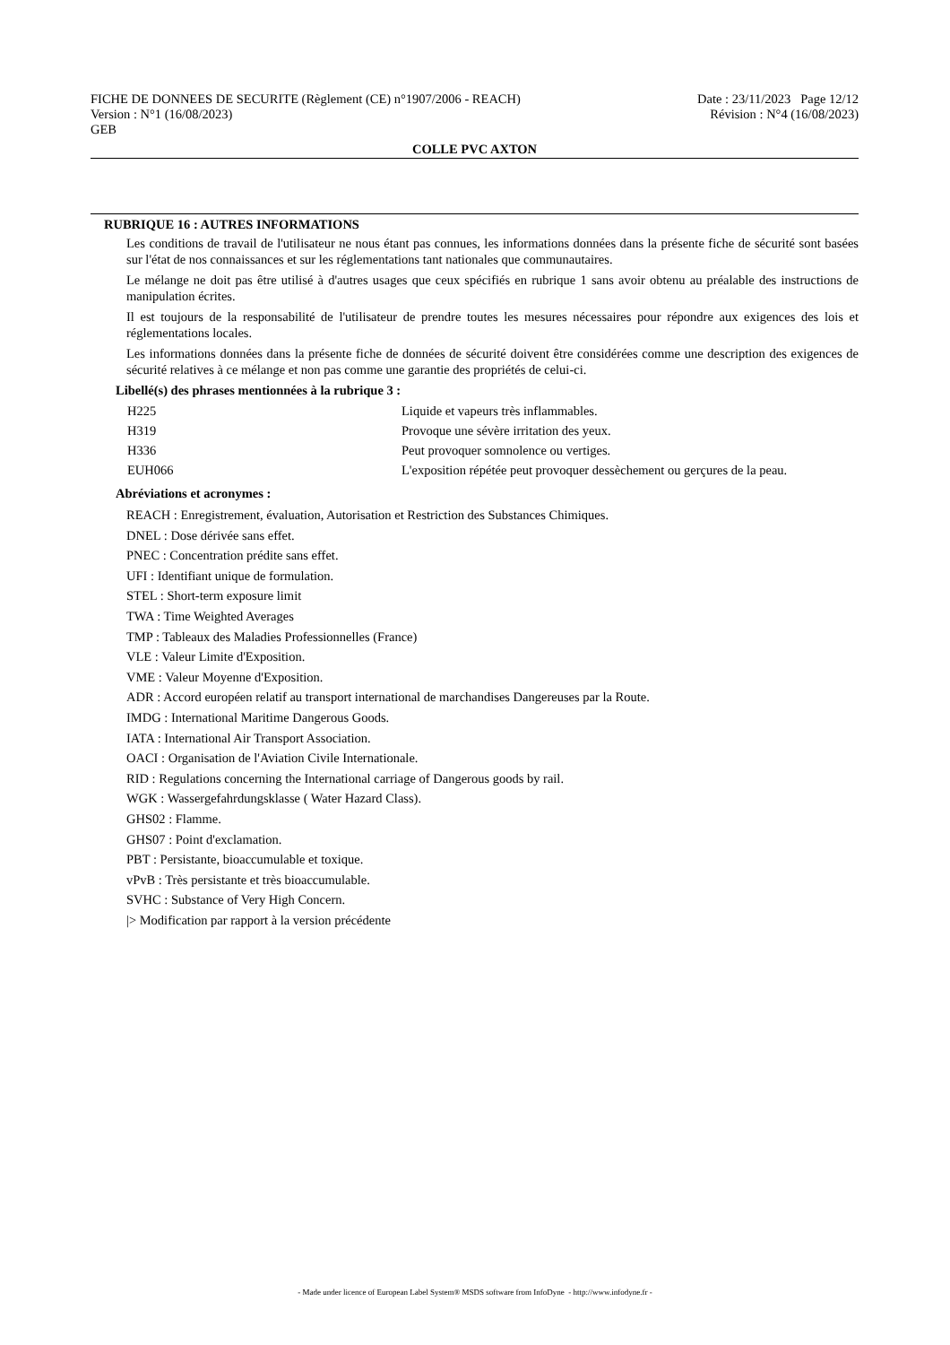FICHE DE DONNEES DE SECURITE (Règlement (CE) n°1907/2006 - REACH) Date : 23/11/2023 Page 12/12
Version : N°1 (16/08/2023) Révision : N°4 (16/08/2023)
GEB
COLLE PVC AXTON
RUBRIQUE 16 : AUTRES INFORMATIONS
Les conditions de travail de l'utilisateur ne nous étant pas connues, les informations données dans la présente fiche de sécurité sont basées sur l'état de nos connaissances et sur les réglementations tant nationales que communautaires.
Le mélange ne doit pas être utilisé à d'autres usages que ceux spécifiés en rubrique 1 sans avoir obtenu au préalable des instructions de manipulation écrites.
Il est toujours de la responsabilité de l'utilisateur de prendre toutes les mesures nécessaires pour répondre aux exigences des lois et réglementations locales.
Les informations données dans la présente fiche de données de sécurité doivent être considérées comme une description des exigences de sécurité relatives à ce mélange et non pas comme une garantie des propriétés de celui-ci.
Libellé(s) des phrases mentionnées à la rubrique 3 :
| H225 | Liquide et vapeurs très inflammables. |
| H319 | Provoque une sévère irritation des yeux. |
| H336 | Peut provoquer somnolence ou vertiges. |
| EUH066 | L'exposition répétée peut provoquer dessèchement ou gerçures de la peau. |
Abréviations et acronymes :
REACH : Enregistrement, évaluation, Autorisation et Restriction des Substances Chimiques.
DNEL : Dose dérivée sans effet.
PNEC : Concentration prédite sans effet.
UFI : Identifiant unique de formulation.
STEL : Short-term exposure limit
TWA : Time Weighted Averages
TMP : Tableaux des Maladies Professionnelles (France)
VLE : Valeur Limite d'Exposition.
VME : Valeur Moyenne d'Exposition.
ADR : Accord européen relatif au transport international de marchandises Dangereuses par la Route.
IMDG : International Maritime Dangerous Goods.
IATA : International Air Transport Association.
OACI : Organisation de l'Aviation Civile Internationale.
RID : Regulations concerning the International carriage of Dangerous goods by rail.
WGK : Wassergefahrdungsklasse ( Water Hazard Class).
GHS02 : Flamme.
GHS07 : Point d'exclamation.
PBT : Persistante, bioaccumulable et toxique.
vPvB : Très persistante et très bioaccumulable.
SVHC : Substance of Very High Concern.
|> Modification par rapport à la version précédente
- Made under licence of European Label System® MSDS software from InfoDyne - http://www.infodyne.fr -